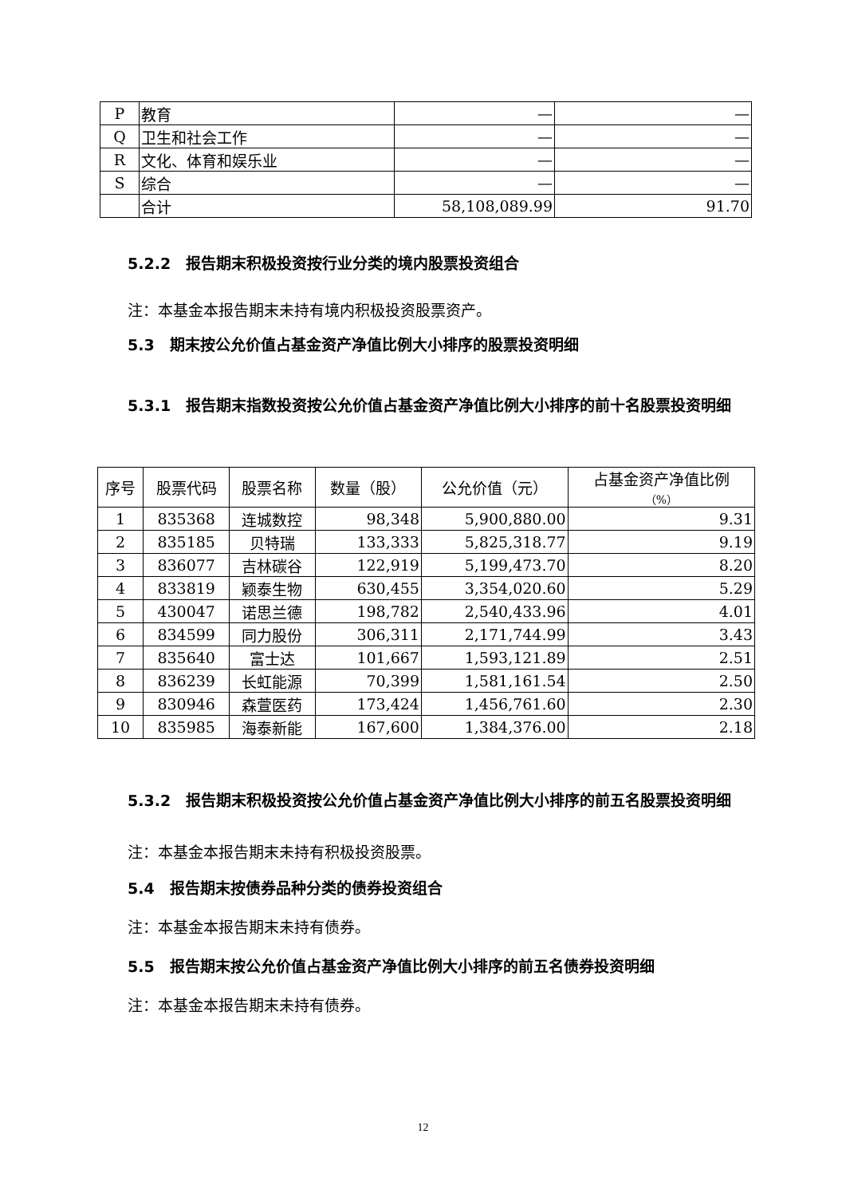| P | 教育 | — | — |
| Q | 卫生和社会工作 | — | — |
| R | 文化、体育和娱乐业 | — | — |
| S | 综合 | — | — |
| | 合计 | 58,108,089.99 | 91.70 |
5.2.2　报告期末积极投资按行业分类的境内股票投资组合
注：本基金本报告期末未持有境内积极投资股票资产。
5.3　期末按公允价值占基金资产净值比例大小排序的股票投资明细
5.3.1　报告期末指数投资按公允价值占基金资产净值比例大小排序的前十名股票投资明细
| 序号 | 股票代码 | 股票名称 | 数量（股） | 公允价值（元） | 占基金资产净值比例 （%） |
| --- | --- | --- | --- | --- | --- |
| 1 | 835368 | 连城数控 | 98,348 | 5,900,880.00 | 9.31 |
| 2 | 835185 | 贝特瑞 | 133,333 | 5,825,318.77 | 9.19 |
| 3 | 836077 | 吉林碳谷 | 122,919 | 5,199,473.70 | 8.20 |
| 4 | 833819 | 颖泰生物 | 630,455 | 3,354,020.60 | 5.29 |
| 5 | 430047 | 诺思兰德 | 198,782 | 2,540,433.96 | 4.01 |
| 6 | 834599 | 同力股份 | 306,311 | 2,171,744.99 | 3.43 |
| 7 | 835640 | 富士达 | 101,667 | 1,593,121.89 | 2.51 |
| 8 | 836239 | 长虹能源 | 70,399 | 1,581,161.54 | 2.50 |
| 9 | 830946 | 森萱医药 | 173,424 | 1,456,761.60 | 2.30 |
| 10 | 835985 | 海泰新能 | 167,600 | 1,384,376.00 | 2.18 |
5.3.2　报告期末积极投资按公允价值占基金资产净值比例大小排序的前五名股票投资明细
注：本基金本报告期末未持有积极投资股票。
5.4　报告期末按债券品种分类的债券投资组合
注：本基金本报告期末未持有债券。
5.5　报告期末按公允价值占基金资产净值比例大小排序的前五名债券投资明细
注：本基金本报告期末未持有债券。
12